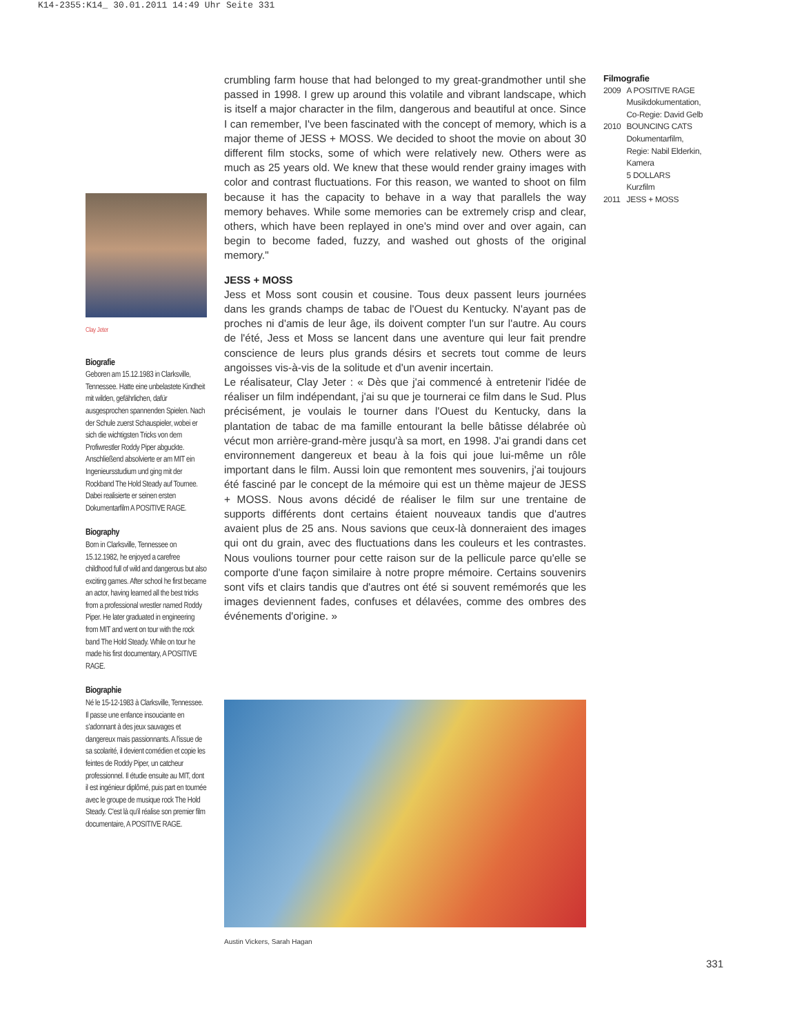K14-2355:K14_ 30.01.2011 14:49 Uhr Seite 331
Clay Jeter
Biografie
Geboren am 15.12.1983 in Clarksville, Tennessee. Hatte eine unbelastete Kindheit mit wilden, gefährlichen, dafür ausgesprochen spannenden Spielen. Nach der Schule zuerst Schauspieler, wobei er sich die wichtigsten Tricks von dem Profiwrestler Roddy Piper abguckte. Anschließend absolvierte er am MIT ein Ingenieursstudium und ging mit der Rockband The Hold Steady auf Tournee. Dabei realisierte er seinen ersten Dokumentarfilm A POSITIVE RAGE.
Biography
Born in Clarksville, Tennessee on 15.12.1982, he enjoyed a carefree childhood full of wild and dangerous but also exciting games. After school he first became an actor, having learned all the best tricks from a professional wrestler named Roddy Piper. He later graduated in engineering from MIT and went on tour with the rock band The Hold Steady. While on tour he made his first documentary, A POSITIVE RAGE.
Biographie
Né le 15-12-1983 à Clarksville, Tennessee. Il passe une enfance insouciante en s'adonnant à des jeux sauvages et dangereux mais passionnants. A l'issue de sa scolarité, il devient comédien et copie les feintes de Roddy Piper, un catcheur professionnel. Il étudie ensuite au MIT, dont il est ingénieur diplômé, puis part en tournée avec le groupe de musique rock The Hold Steady. C'est là qu'il réalise son premier film documentaire, A POSITIVE RAGE.
crumbling farm house that had belonged to my great-grandmother until she passed in 1998. I grew up around this volatile and vibrant landscape, which is itself a major character in the film, dangerous and beautiful at once. Since I can remember, I've been fascinated with the concept of memory, which is a major theme of JESS + MOSS. We decided to shoot the movie on about 30 different film stocks, some of which were relatively new. Others were as much as 25 years old. We knew that these would render grainy images with color and contrast fluctuations. For this reason, we wanted to shoot on film because it has the capacity to behave in a way that parallels the way memory behaves. While some memories can be extremely crisp and clear, others, which have been replayed in one's mind over and over again, can begin to become faded, fuzzy, and washed out ghosts of the original memory."
JESS + MOSS
Jess et Moss sont cousin et cousine. Tous deux passent leurs journées dans les grands champs de tabac de l'Ouest du Kentucky. N'ayant pas de proches ni d'amis de leur âge, ils doivent compter l'un sur l'autre. Au cours de l'été, Jess et Moss se lancent dans une aventure qui leur fait prendre conscience de leurs plus grands désirs et secrets tout comme de leurs angoisses vis-à-vis de la solitude et d'un avenir incertain.
Le réalisateur, Clay Jeter : « Dès que j'ai commencé à entretenir l'idée de réaliser un film indépendant, j'ai su que je tournerai ce film dans le Sud. Plus précisément, je voulais le tourner dans l'Ouest du Kentucky, dans la plantation de tabac de ma famille entourant la belle bâtisse délabrée où vécut mon arrière-grand-mère jusqu'à sa mort, en 1998. J'ai grandi dans cet environnement dangereux et beau à la fois qui joue lui-même un rôle important dans le film. Aussi loin que remontent mes souvenirs, j'ai toujours été fasciné par le concept de la mémoire qui est un thème majeur de JESS + MOSS. Nous avons décidé de réaliser le film sur une trentaine de supports différents dont certains étaient nouveaux tandis que d'autres avaient plus de 25 ans. Nous savions que ceux-là donneraient des images qui ont du grain, avec des fluctuations dans les couleurs et les contrastes. Nous voulions tourner pour cette raison sur de la pellicule parce qu'elle se comporte d'une façon similaire à notre propre mémoire. Certains souvenirs sont vifs et clairs tandis que d'autres ont été si souvent remémorés que les images deviennent fades, confuses et délavées, comme des ombres des événements d'origine. »
Austin Vickers, Sarah Hagan
Filmografie
| 2009 | A POSITIVE RAGE Musikdokumentation, Co-Regie: David Gelb |
| 2010 | BOUNCING CATS Dokumentarfilm, Regie: Nabil Elderkin, Kamera 5 DOLLARS Kurzfilm |
| 2011 | JESS + MOSS |
331